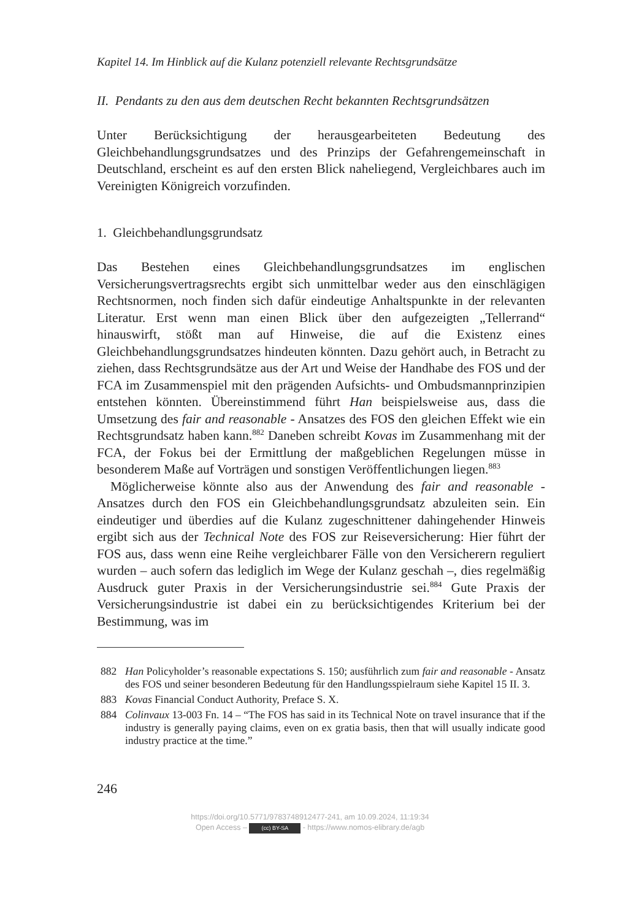Kapitel 14. Im Hinblick auf die Kulanz potenziell relevante Rechtsgrundsätze
II. Pendants zu den aus dem deutschen Recht bekannten Rechtsgrundsätzen
Unter Berücksichtigung der herausgearbeiteten Bedeutung des Gleichbehandlungsgrundsatzes und des Prinzips der Gefahrengemeinschaft in Deutschland, erscheint es auf den ersten Blick naheliegend, Vergleichbares auch im Vereinigten Königreich vorzufinden.
1. Gleichbehandlungsgrundsatz
Das Bestehen eines Gleichbehandlungsgrundsatzes im englischen Versicherungsvertragsrechts ergibt sich unmittelbar weder aus den einschlägigen Rechtsnormen, noch finden sich dafür eindeutige Anhaltspunkte in der relevanten Literatur. Erst wenn man einen Blick über den aufgezeigten „Tellerrand“ hinauswirft, stößt man auf Hinweise, die auf die Existenz eines Gleichbehandlungsgrundsatzes hindeuten könnten. Dazu gehört auch, in Betracht zu ziehen, dass Rechtsgrundsätze aus der Art und Weise der Handhabe des FOS und der FCA im Zusammenspiel mit den prägenden Aufsichts- und Ombudsmannprinzipien entstehen könnten. Übereinstimmend führt Han beispielsweise aus, dass die Umsetzung des fair and reasonable - Ansatzes des FOS den gleichen Effekt wie ein Rechtsgrundsatz haben kann.<sup>882</sup> Daneben schreibt Kovas im Zusammenhang mit der FCA, der Fokus bei der Ermittlung der maßgeblichen Regelungen müsse in besonderem Maße auf Vorträgen und sonstigen Veröffentlichungen liegen.<sup>883</sup>
Möglicherweise könnte also aus der Anwendung des fair and reasonable - Ansatzes durch den FOS ein Gleichbehandlungsgrundsatz abzuleiten sein. Ein eindeutiger und überdies auf die Kulanz zugeschnittener dahingehender Hinweis ergibt sich aus der Technical Note des FOS zur Reiseversicherung: Hier führt der FOS aus, dass wenn eine Reihe vergleichbarer Fälle von den Versicherern reguliert wurden – auch sofern das lediglich im Wege der Kulanz geschah –, dies regelmäßig Ausdruck guter Praxis in der Versicherungsindustrie sei.<sup>884</sup> Gute Praxis der Versicherungsindustrie ist dabei ein zu berücksichtigendes Kriterium bei der Bestimmung, was im
882 Han Policyholder’s reasonable expectations S. 150; ausführlich zum fair and reasonable - Ansatz des FOS und seiner besonderen Bedeutung für den Handlungsspielraum siehe Kapitel 15 II. 3.
883 Kovas Financial Conduct Authority, Preface S. X.
884 Colinvaux 13-003 Fn. 14 – “The FOS has said in its Technical Note on travel insurance that if the industry is generally paying claims, even on ex gratia basis, then that will usually indicate good industry practice at the time.”
246
https://doi.org/10.5771/9783748912477-241, am 10.09.2024, 11:19:34
Open Access – (cc) BY-SA - https://www.nomos-elibrary.de/agb